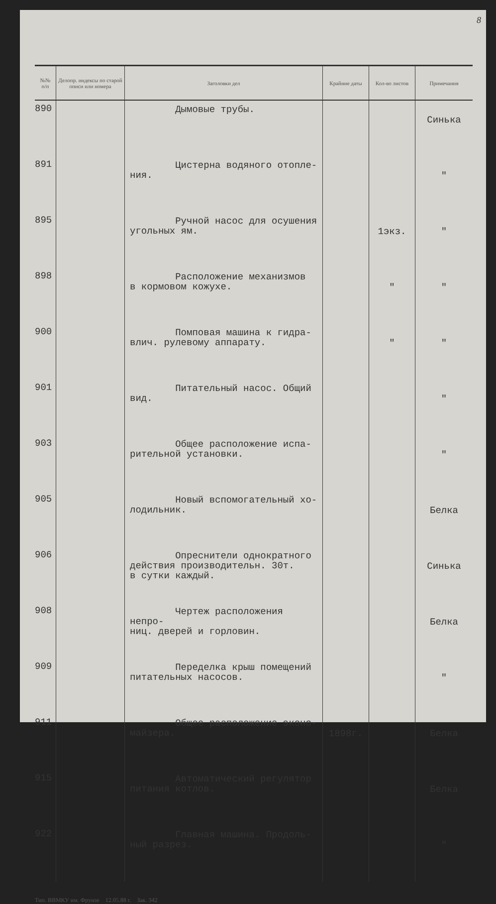8
| №№ п/п | Делопр. индексы по старой описи или номера | Заголовки дел | Крайние даты | Кол-во листов | Примечания |
| --- | --- | --- | --- | --- | --- |
| 890 | | Дымовые трубы. | | | Синька |
| 891 | | Цистерна водяного отопле- ния. | | | " |
| 895 | | Ручной насос для осушения угольных ям. | | 1экз. | " |
| 898 | | Расположение механизмов в кормовом кожухе. | | " | " |
| 900 | | Помповая машина к гидра- влич. рулевому аппарату. | | " | " |
| 901 | | Питательный насос. Общий вид. | | | " |
| 903 | | Общее расположение испа- рительной установки. | | | " |
| 905 | | Новый вспомогательный хо- лодильник. | | | Белка |
| 906 | | Опреснители однократного действия производительн. 30т. в сутки каждый. | | | Синька |
| 908 | | Чертеж расположения непро- ниц. дверей и горловин. | | | Белка |
| 909 | | Переделка крыш помещений питательных насосов. | | | " |
| 911 | | Общее расположение эконо- майзера. | 1898г. | | Белка |
| 915 | | Автоматический регулятор питания котлов. | | | Белка |
| 922 | | Главная машина. Продоль- ный разрез. | | | " |
Тип. ВВМКУ им. Фрунзе 12.05.88 г. Зак. 342